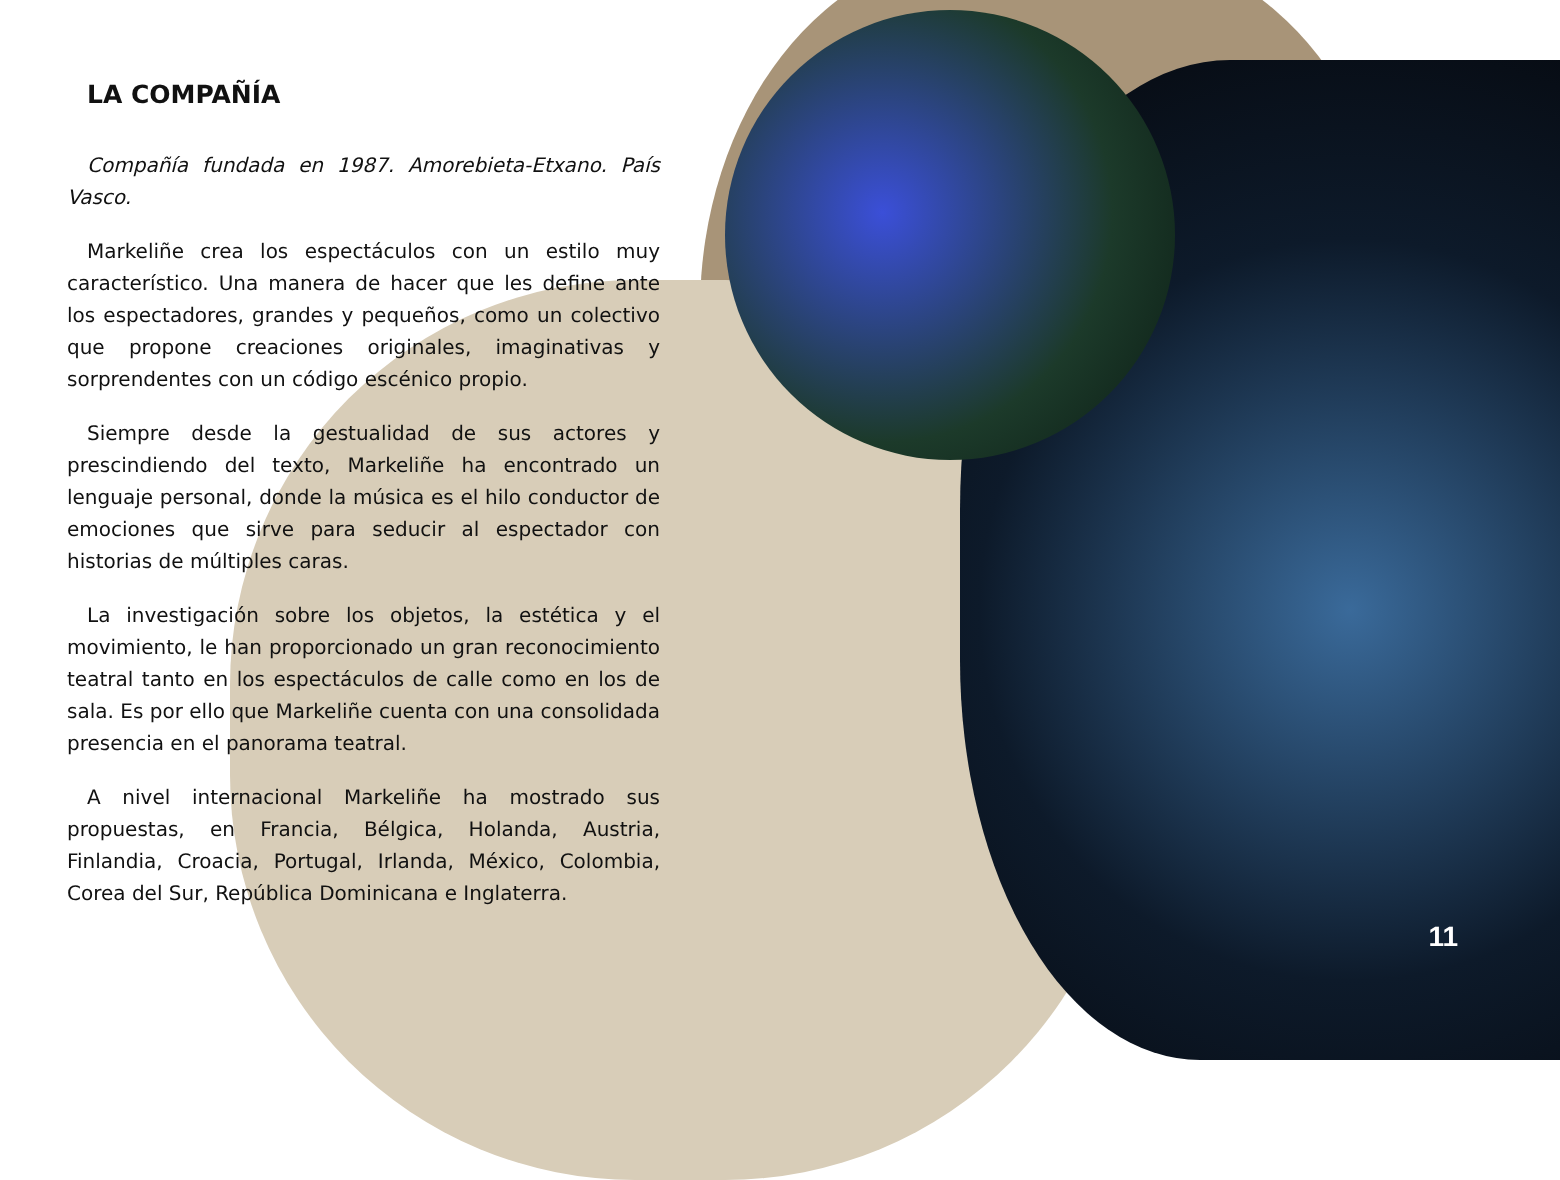LA COMPAÑÍA
Compañía fundada en 1987. Amorebieta-Etxano. País Vasco.
Markeliñe crea los espectáculos con un estilo muy característico. Una manera de hacer que les define ante los espectadores, grandes y pequeños, como un colectivo que propone creaciones originales, imaginativas y sorprendentes con un código escénico propio.
Siempre desde la gestualidad de sus actores y prescindiendo del texto, Markeliñe ha encontrado un lenguaje personal, donde la música es el hilo conductor de emociones que sirve para seducir al espectador con historias de múltiples caras.
La investigación sobre los objetos, la estética y el movimiento, le han proporcionado un gran reconocimiento teatral tanto en los espectáculos de calle como en los de sala. Es por ello que Markeliñe cuenta con una consolidada presencia en el panorama teatral.
A nivel internacional Markeliñe ha mostrado sus propuestas, en Francia, Bélgica, Holanda, Austria, Finlandia, Croacia, Portugal, Irlanda, México, Colombia, Corea del Sur, República Dominicana e Inglaterra.
11